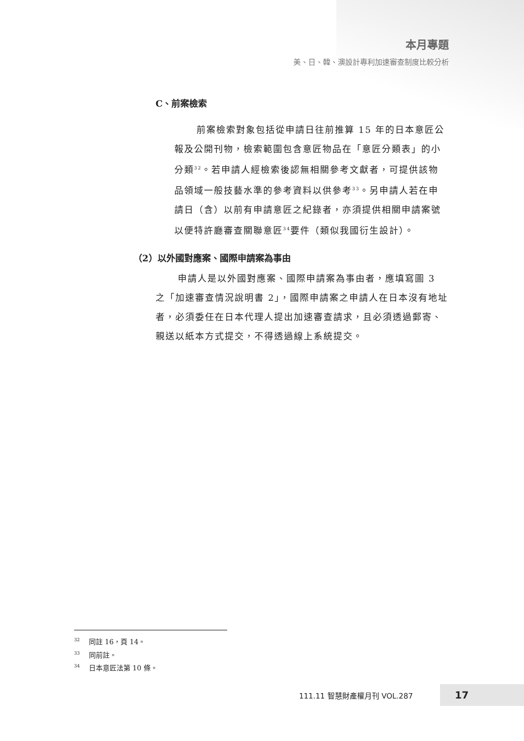本月專題
美、日、韓、澳設計專利加速審查制度比較分析
C、前案檢索
前案檢索對象包括從申請日往前推算 15 年的日本意匠公報及公開刊物，檢索範圍包含意匠物品在「意匠分類表」的小分類<sup>32</sup>。若申請人經檢索後認無相關參考文獻者，可提供該物品領域一般技藝水準的參考資料以供參考<sup>33</sup>。另申請人若在申請日（含）以前有申請意匠之紀錄者，亦須提供相關申請案號以便特許廳審查關聯意匠<sup>34</sup>要件（類似我國衍生設計）。
（2）以外國對應案、國際申請案為事由
申請人是以外國對應案、國際申請案為事由者，應填寫圖 3 之「加速審查情況說明書 2」，國際申請案之申請人在日本沒有地址者，必須委任在日本代理人提出加速審查請求，且必須透過郵寄、親送以紙本方式提交，不得透過線上系統提交。
<sup>32</sup> 同註 16，頁 14。
<sup>33</sup> 同前註。
<sup>34</sup> 日本意匠法第 10 條。
111.11 智慧財產權月刊 VOL.287 17